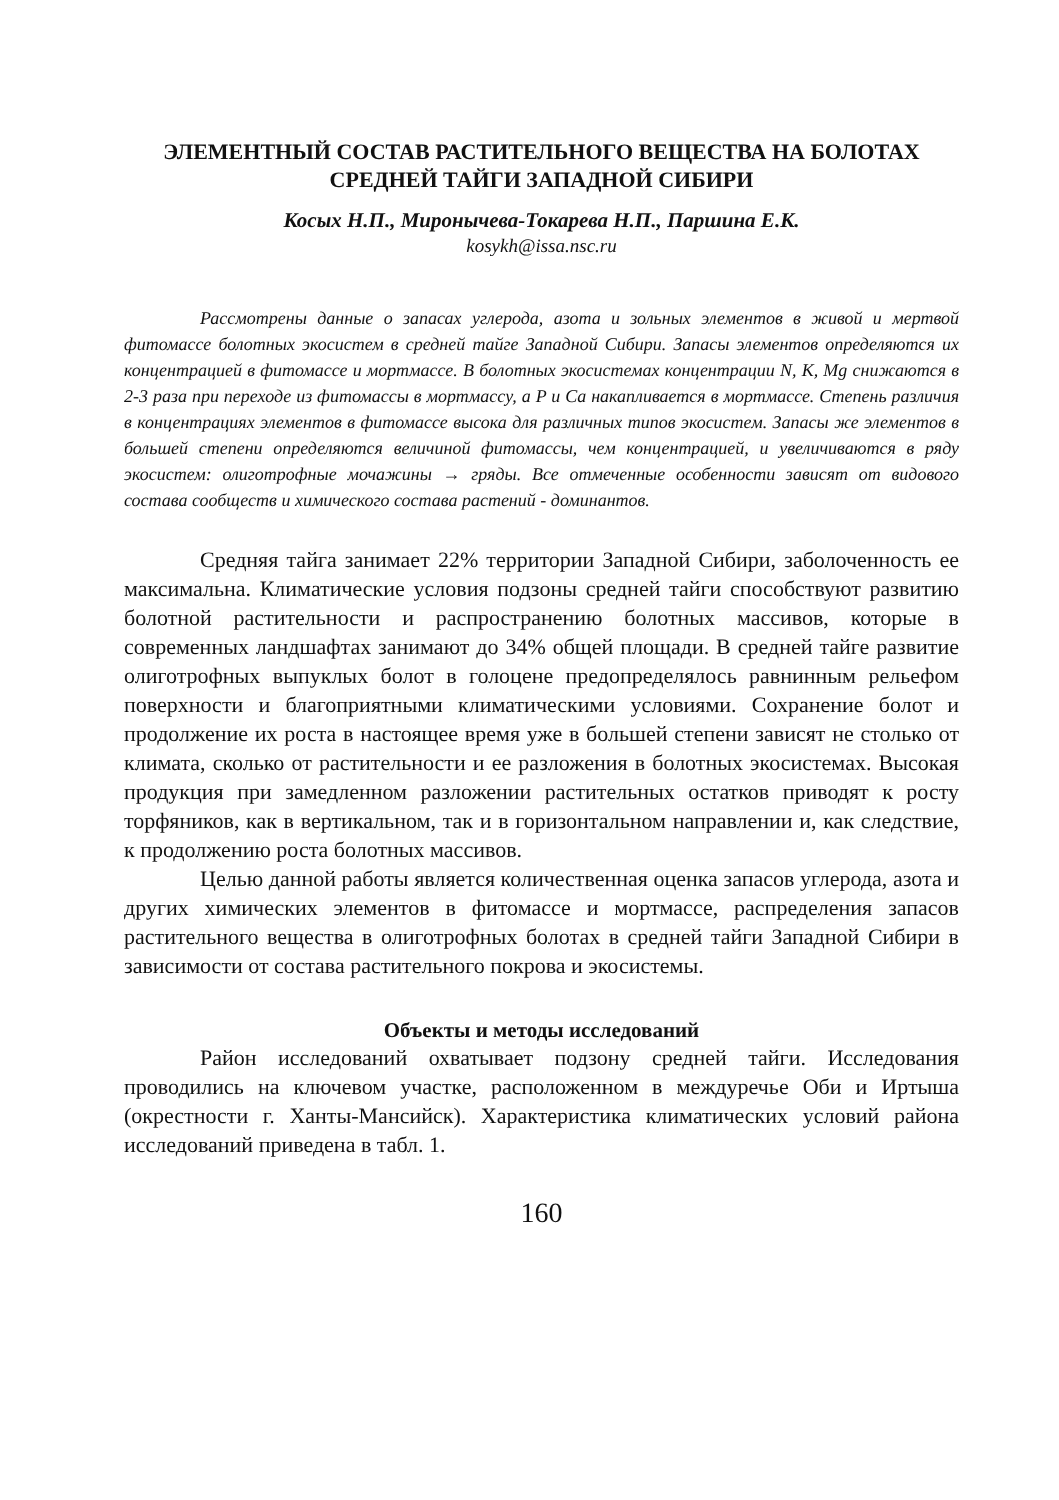ЭЛЕМЕНТНЫЙ СОСТАВ РАСТИТЕЛЬНОГО ВЕЩЕСТВА НА БОЛОТАХ СРЕДНЕЙ ТАЙГИ ЗАПАДНОЙ СИБИРИ
Косых Н.П., Миронычева-Токарева Н.П., Паршина Е.К.
kosykh@issa.nsc.ru
Рассмотрены данные о запасах углерода, азота и зольных элементов в живой и мертвой фитомассе болотных экосистем в средней тайге Западной Сибири. Запасы элементов определяются их концентрацией в фитомассе и мортмассе. В болотных экосистемах концентрации N, K, Mg снижаются в 2-3 раза при переходе из фитомассы в мортмассу, а P и Ca накапливается в мортмассе. Степень различия в концентрациях элементов в фитомассе высока для различных типов экосистем. Запасы же элементов в большей степени определяются величиной фитомассы, чем концентрацией, и увеличиваются в ряду экосистем: олиготрофные мочажины → гряды. Все отмеченные особенности зависят от видового состава сообществ и химического состава растений - доминантов.
Средняя тайга занимает 22% территории Западной Сибири, заболоченность ее максимальна. Климатические условия подзоны средней тайги способствуют развитию болотной растительности и распространению болотных массивов, которые в современных ландшафтах занимают до 34% общей площади. В средней тайге развитие олиготрофных выпуклых болот в голоцене предопределялось равнинным рельефом поверхности и благоприятными климатическими условиями. Сохранение болот и продолжение их роста в настоящее время уже в большей степени зависят не столько от климата, сколько от растительности и ее разложения в болотных экосистемах. Высокая продукция при замедленном разложении растительных остатков приводят к росту торфяников, как в вертикальном, так и в горизонтальном направлении и, как следствие, к продолжению роста болотных массивов.
Целью данной работы является количественная оценка запасов углерода, азота и других химических элементов в фитомассе и мортмассе, распределения запасов растительного вещества в олиготрофных болотах в средней тайги Западной Сибири в зависимости от состава растительного покрова и экосистемы.
Объекты и методы исследований
Район исследований охватывает подзону средней тайги. Исследования проводились на ключевом участке, расположенном в междуречье Оби и Иртыша (окрестности г. Ханты-Мансийск). Характеристика климатических условий района исследований приведена в табл. 1.
160